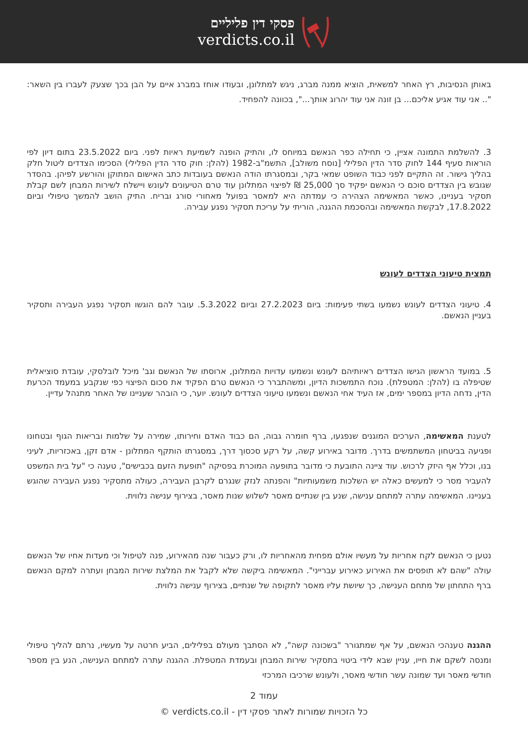פסקי דין פליליים
verdicts.co.il
באותן הנסיבות, רץ האחר למשאית, הוציא ממנה מברג, ניגש למתלונן, ובעודו אוחז במברג איים על הבן בכך שצעק לעברו בין השאר: ".. אני עוד אגיע אליכם... בן זונה אני עוד יהרוג אותך...", בכוונה להפחיד.
3. להשלמת התמונה אציין, כי תחילה כפר הנאשם במיוחס לו, והתיק הופנה לשמיעת ראיות לפני. ביום 23.5.2022 בתום דיון לפי הוראות סעיף 144 לחוק סדר הדין הפלילי [נוסח משולב], התשמ"ב-1982 (להלן: חוק סדר הדין הפלילי) הסכימו הצדדים ליטול חלק בהליך גישור. זה התקיים לפני כבוד השופט שמאי בקר, ובמסגרתו הודה הנאשם בעובדות כתב האישום המתוקן והורשע לפיהן. בהסדר שגובש בין הצדדים סוכם כי הנאשם יפקיד סך 25,000 ₪ לפיצוי המתלונן עוד טרם הטיעונים לעונש ויישלח לשירות המבחן לשם קבלת תסקיר בעניינו, כאשר המאשימה הצהירה כי עמדתה היא למאסר בפועל מאחורי סורג ובריח. התיק הושב להמשך טיפולי וביום 17.8.2022, לבקשת המאשימה ובהסכמת ההגנה, הוריתי על עריכת תסקיר נפגע עבירה.
תמצית טיעוני הצדדים לעונש
4. טיעוני הצדדים לעונש נשמעו בשתי פעימות: ביום 27.2.2023 וביום 5.3.2022. עובר להם הוגשו תסקיר נפגע העבירה ותסקיר בעניין הנאשם.
5. במועד הראשון הגישו הצדדים ראיותיהם לעונש ונשמעו עדויות המתלונן, ארוסתו של הנאשם וגב' מיכל לובלסקי, עובדת סוציאלית שטיפלה בו (להלן: המטפלת). נוכח התמשכות הדיון, ומשהתברר כי הנאשם טרם הפקיד את סכום הפיצוי כפי שנקבע במעמד הכרעת הדין, נדחה הדיון במספר ימים, אז העיד אחי הנאשם ונשמעו טיעוני הצדדים לעונש. יוער, כי הובהר שעניינו של האחר מתנהל עדיין.
לטענת המאשימה, הערכים המוגנים שנפגעו, ברף חומרה גבוה, הם כבוד האדם וחירותו, שמירה על שלמות ובריאות הגוף ובטחונו ופגיעה בביטחון המשתמשים בדרך. מדובר באירוע קשה, על רקע סכסוך דרך, במסגרתו הותקף המתלונן - אדם זקן, באכזריות, לעיני בנו, וכלל אף היזק לרכוש. עוד ציינה התובעת כי מדובר בתופעה המוכרת בפסיקה "תופעת הזעם בכבישים", טענה כי "על בית המשפט להעביר מסר כי למעשים כאלה יש השלכות משמעותיות" והפנתה לנזק שנגרם לקרבן העבירה, כעולה מתסקיר נפגע העבירה שהוגש בעניינו. המאשימה עתרה למתחם ענישה, שנע בין שנתיים מאסר לשלוש שנות מאסר, בצירוף ענישה נלווית.
נטען כי הנאשם לקח אחריות על מעשיו אולם מפחית מהאחריות לו, ורק כעבור שנה מהאירוע, פנה לטיפול וכי מעדות אחיו של הנאשם עולה "שהם לא תופסים את האירוע כאירוע עברייני". המאשימה ביקשה שלא לקבל את המלצת שירות המבחן ועתרה למקם הנאשם ברף התחתון של מתחם הענישה, כך שיושת עליו מאסר לתקופה של שנתיים, בצירוף ענישה נלווית.
ההגנה טענהכי הנאשם, על אף שמתגורר "בשכונה קשה", לא הסתבך מעולם בפלילים, הביע חרטה על מעשיו, נרתם להליך טיפולי ומנסה לשקם את חייו, עניין שבא לידי ביטוי בתסקיר שירות המבחן ובעמדת המטפלת. ההגנה עתרה למתחם הענישה, הנע בין מספר חודשי מאסר ועד שמונה עשר חודשי מאסר, ולעונש שרכיבו המרכזי
עמוד 2
כל הזכויות שמורות לאתר פסקי דין - verdicts.co.il ©